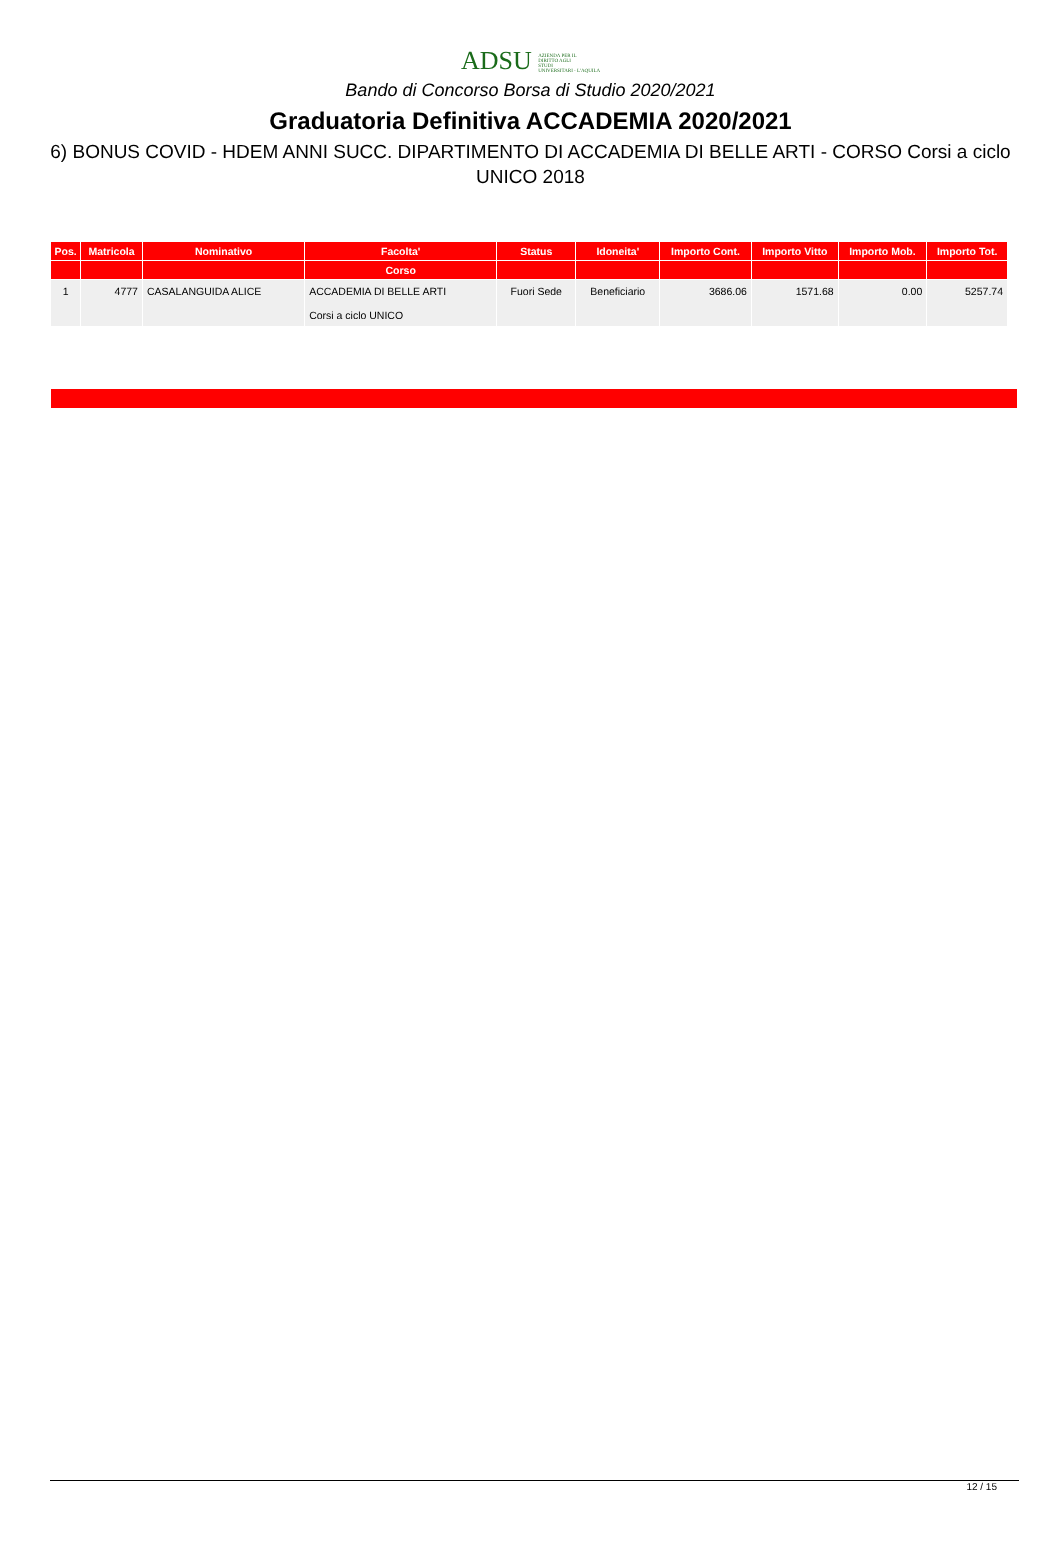ADSU AZIENDA PER IL
DIRITTO AGLI
STUDI
UNIVERSITARI - L'AQUILA
Bando di Concorso Borsa di Studio 2020/2021
Graduatoria Definitiva ACCADEMIA 2020/2021
6) BONUS COVID - HDEM ANNI SUCC. DIPARTIMENTO DI ACCADEMIA DI BELLE ARTI - CORSO Corsi a ciclo UNICO 2018
| Pos. | Matricola | Nominativo | Facolta' | Status | Idoneita' | Importo Cont. | Importo Vitto | Importo Mob. | Importo Tot. |
| --- | --- | --- | --- | --- | --- | --- | --- | --- | --- |
| | | | Corso | | | | | | |
| 1 | 4777 | CASALANGUIDA ALICE | ACCADEMIA DI BELLE ARTI Corsi a ciclo UNICO | Fuori Sede | Beneficiario | 3686.06 | 1571.68 | 0.00 | 5257.74 |
12 / 15